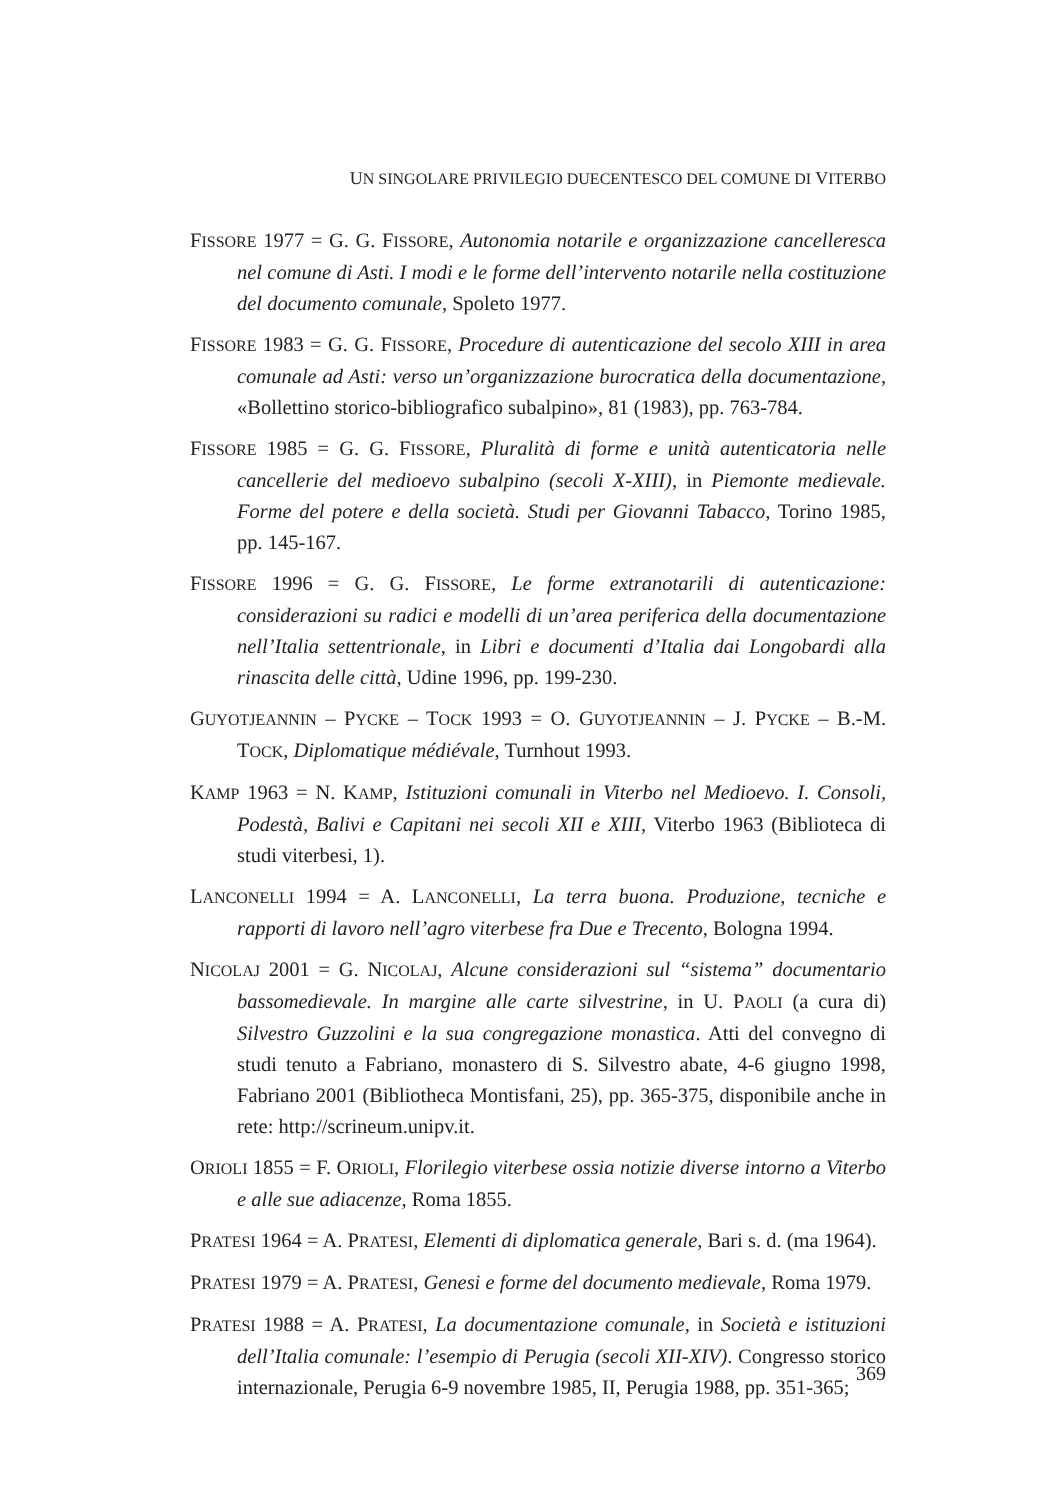UN SINGOLARE PRIVILEGIO DUECENTESCO DEL COMUNE DI VITERBO
FISSORE 1977 = G. G. FISSORE, Autonomia notarile e organizzazione cancelleresca nel comune di Asti. I modi e le forme dell’intervento notarile nella costituzione del documento comunale, Spoleto 1977.
FISSORE 1983 = G. G. FISSORE, Procedure di autenticazione del secolo XIII in area comunale ad Asti: verso un’organizzazione burocratica della documentazione, «Bollettino storico-bibliografico subalpino», 81 (1983), pp. 763-784.
FISSORE 1985 = G. G. FISSORE, Pluralità di forme e unità autenticatoria nelle cancellerie del medioevo subalpino (secoli X-XIII), in Piemonte medievale. Forme del potere e della società. Studi per Giovanni Tabacco, Torino 1985, pp. 145-167.
FISSORE 1996 = G. G. FISSORE, Le forme extranotarili di autenticazione: considerazioni su radici e modelli di un’area periferica della documentazione nell’Italia settentrionale, in Libri e documenti d’Italia dai Longobardi alla rinascita delle città, Udine 1996, pp. 199-230.
GUYOTJEANNIN – PYCKE – TOCK 1993 = O. GUYOTJEANNIN – J. PYCKE – B.-M. TOCK, Diplomatique médiévale, Turnhout 1993.
KAMP 1963 = N. KAMP, Istituzioni comunali in Viterbo nel Medioevo. I. Consoli, Podestà, Balivi e Capitani nei secoli XII e XIII, Viterbo 1963 (Biblioteca di studi viterbesi, 1).
LANCONELLI 1994 = A. LANCONELLI, La terra buona. Produzione, tecniche e rapporti di lavoro nell’agro viterbese fra Due e Trecento, Bologna 1994.
NICOLAJ 2001 = G. NICOLAJ, Alcune considerazioni sul “sistema” documentario bassomedievale. In margine alle carte silvestrine, in U. PAOLI (a cura di) Silvestro Guzzolini e la sua congregazione monastica. Atti del convegno di studi tenuto a Fabriano, monastero di S. Silvestro abate, 4-6 giugno 1998, Fabriano 2001 (Bibliotheca Montisfani, 25), pp. 365-375, disponibile anche in rete: http://scrineum.unipv.it.
ORIOLI 1855 = F. ORIOLI, Florilegio viterbese ossia notizie diverse intorno a Viterbo e alle sue adiacenze, Roma 1855.
PRATESI 1964 = A. PRATESI, Elementi di diplomatica generale, Bari s. d. (ma 1964).
PRATESI 1979 = A. PRATESI, Genesi e forme del documento medievale, Roma 1979.
PRATESI 1988 = A. PRATESI, La documentazione comunale, in Società e istituzioni dell’Italia comunale: l’esempio di Perugia (secoli XII-XIV). Congresso storico internazionale, Perugia 6-9 novembre 1985, II, Perugia 1988, pp. 351-365;
369